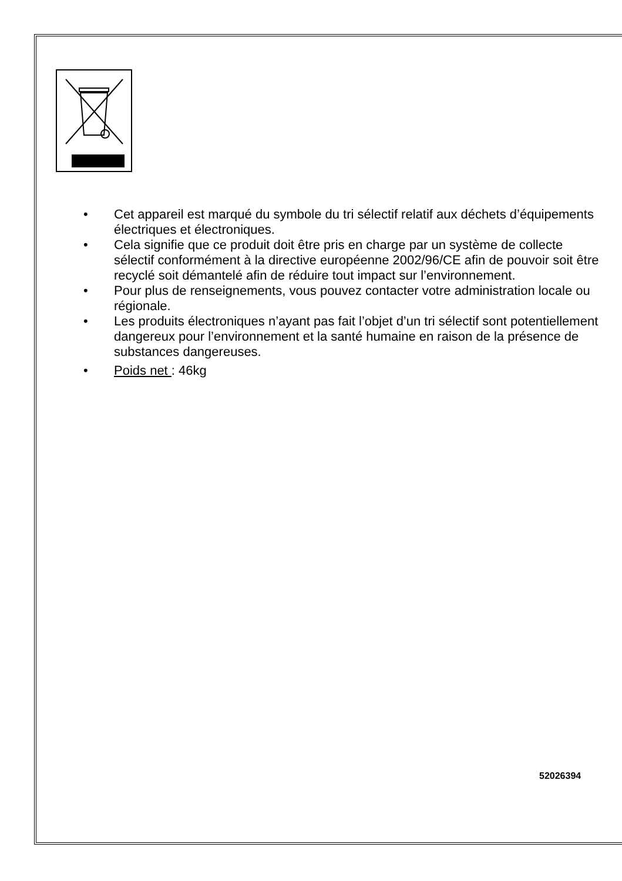• Cet appareil est marqué du symbole du tri sélectif relatif aux déchets d’équipements électriques et électroniques.
• Cela signifie que ce produit doit être pris en charge par un système de collecte sélectif conformément à la directive européenne 2002/96/CE afin de pouvoir soit être recyclé soit démantelé afin de réduire tout impact sur l’environnement.
• Pour plus de renseignements, vous pouvez contacter votre administration locale ou régionale.
• Les produits électroniques n’ayant pas fait l’objet d’un tri sélectif sont potentiellement dangereux pour l’environnement et la santé humaine en raison de la présence de substances dangereuses.
• Poids net : 46kg
52026394